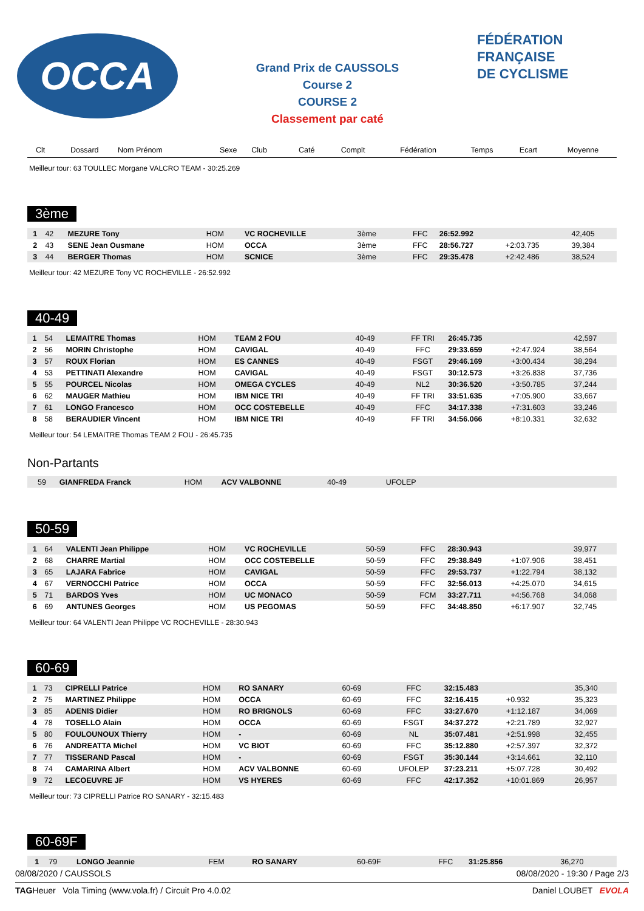OCCA
Grand Prix de CAUSSOLS
Course 2
COURSE 2
Classement par caté
FÉDÉRATION
FRANÇAISE
DE CYCLISME
| Clt | Dossard | Nom Prénom | Sexe | Club | Caté | Complt | Fédération | Temps | Ecart | Moyenne |
| --- | --- | --- | --- | --- | --- | --- | --- | --- | --- | --- |
Meilleur tour: 63 TOULLEC Morgane VALCRO TEAM - 30:25.269
3ème
| 1 | 42 | MEZURE Tony | HOM | VC ROCHEVILLE | 3ème | | FFC | 26:52.992 | | 42,405 |
| 2 | 43 | SENE Jean Ousmane | HOM | OCCA | 3ème | | FFC | 28:56.727 | +2:03.735 | 39,384 |
| 3 | 44 | BERGER Thomas | HOM | SCNICE | 3ème | | FFC | 29:35.478 | +2:42.486 | 38,524 |
Meilleur tour: 42 MEZURE Tony VC ROCHEVILLE - 26:52.992
40-49
| 1 | 54 | LEMAITRE Thomas | HOM | TEAM 2 FOU | 40-49 | | FF TRI | 26:45.735 | | 42,597 |
| 2 | 56 | MORIN Christophe | HOM | CAVIGAL | 40-49 | | FFC | 29:33.659 | +2:47.924 | 38,564 |
| 3 | 57 | ROUX Florian | HOM | ES CANNES | 40-49 | | FSGT | 29:46.169 | +3:00.434 | 38,294 |
| 4 | 53 | PETTINATI Alexandre | HOM | CAVIGAL | 40-49 | | FSGT | 30:12.573 | +3:26.838 | 37,736 |
| 5 | 55 | POURCEL Nicolas | HOM | OMEGA CYCLES | 40-49 | | NL2 | 30:36.520 | +3:50.785 | 37,244 |
| 6 | 62 | MAUGER Mathieu | HOM | IBM NICE TRI | 40-49 | | FF TRI | 33:51.635 | +7:05.900 | 33,667 |
| 7 | 61 | LONGO Francesco | HOM | OCC COSTEBELLE | 40-49 | | FFC | 34:17.338 | +7:31.603 | 33,246 |
| 8 | 58 | BERAUDIER Vincent | HOM | IBM NICE TRI | 40-49 | | FF TRI | 34:56.066 | +8:10.331 | 32,632 |
Meilleur tour: 54 LEMAITRE Thomas TEAM 2 FOU - 26:45.735
Non-Partants
| | 59 | GIANFREDA Franck | HOM | ACV VALBONNE | 40-49 | | UFOLEP | |
50-59
| 1 | 64 | VALENTI Jean Philippe | HOM | VC ROCHEVILLE | 50-59 | | FFC | 28:30.943 | | 39,977 |
| 2 | 68 | CHARRE Martial | HOM | OCC COSTEBELLE | 50-59 | | FFC | 29:38.849 | +1:07.906 | 38,451 |
| 3 | 65 | LAJARA Fabrice | HOM | CAVIGAL | 50-59 | | FFC | 29:53.737 | +1:22.794 | 38,132 |
| 4 | 67 | VERNOCCHI Patrice | HOM | OCCA | 50-59 | | FFC | 32:56.013 | +4:25.070 | 34,615 |
| 5 | 71 | BARDOS Yves | HOM | UC MONACO | 50-59 | | FCM | 33:27.711 | +4:56.768 | 34,068 |
| 6 | 69 | ANTUNES Georges | HOM | US PEGOMAS | 50-59 | | FFC | 34:48.850 | +6:17.907 | 32,745 |
Meilleur tour: 64 VALENTI Jean Philippe VC ROCHEVILLE - 28:30.943
60-69
| 1 | 73 | CIPRELLI Patrice | HOM | RO SANARY | 60-69 | | FFC | 32:15.483 | | 35,340 |
| 2 | 75 | MARTINEZ Philippe | HOM | OCCA | 60-69 | | FFC | 32:16.415 | +0.932 | 35,323 |
| 3 | 85 | ADENIS Didier | HOM | RO BRIGNOLS | 60-69 | | FFC | 33:27.670 | +1:12.187 | 34,069 |
| 4 | 78 | TOSELLO Alain | HOM | OCCA | 60-69 | | FSGT | 34:37.272 | +2:21.789 | 32,927 |
| 5 | 80 | FOULOUNOUX Thierry | HOM | - | 60-69 | | NL | 35:07.481 | +2:51.998 | 32,455 |
| 6 | 76 | ANDREATTA Michel | HOM | VC BIOT | 60-69 | | FFC | 35:12.880 | +2:57.397 | 32,372 |
| 7 | 77 | TISSERAND Pascal | HOM | - | 60-69 | | FSGT | 35:30.144 | +3:14.661 | 32,110 |
| 8 | 74 | CAMARINA Albert | HOM | ACV VALBONNE | 60-69 | | UFOLEP | 37:23.211 | +5:07.728 | 30,492 |
| 9 | 72 | LECOEUVRE JF | HOM | VS HYERES | 60-69 | | FFC | 42:17.352 | +10:01.869 | 26,957 |
Meilleur tour: 73 CIPRELLI Patrice RO SANARY - 32:15.483
60-69F
| 1 | 79 | LONGO Jeannie | FEM | RO SANARY | 60-69F | | FFC | 31:25.856 | | 36,270 |
08/08/2020 / CAUSSOLS 08/08/2020 - 19:30 / Page 2/3
TAGHeuer Vola Timing (www.vola.fr) / Circuit Pro 4.0.02 Daniel LOUBET EVOLA